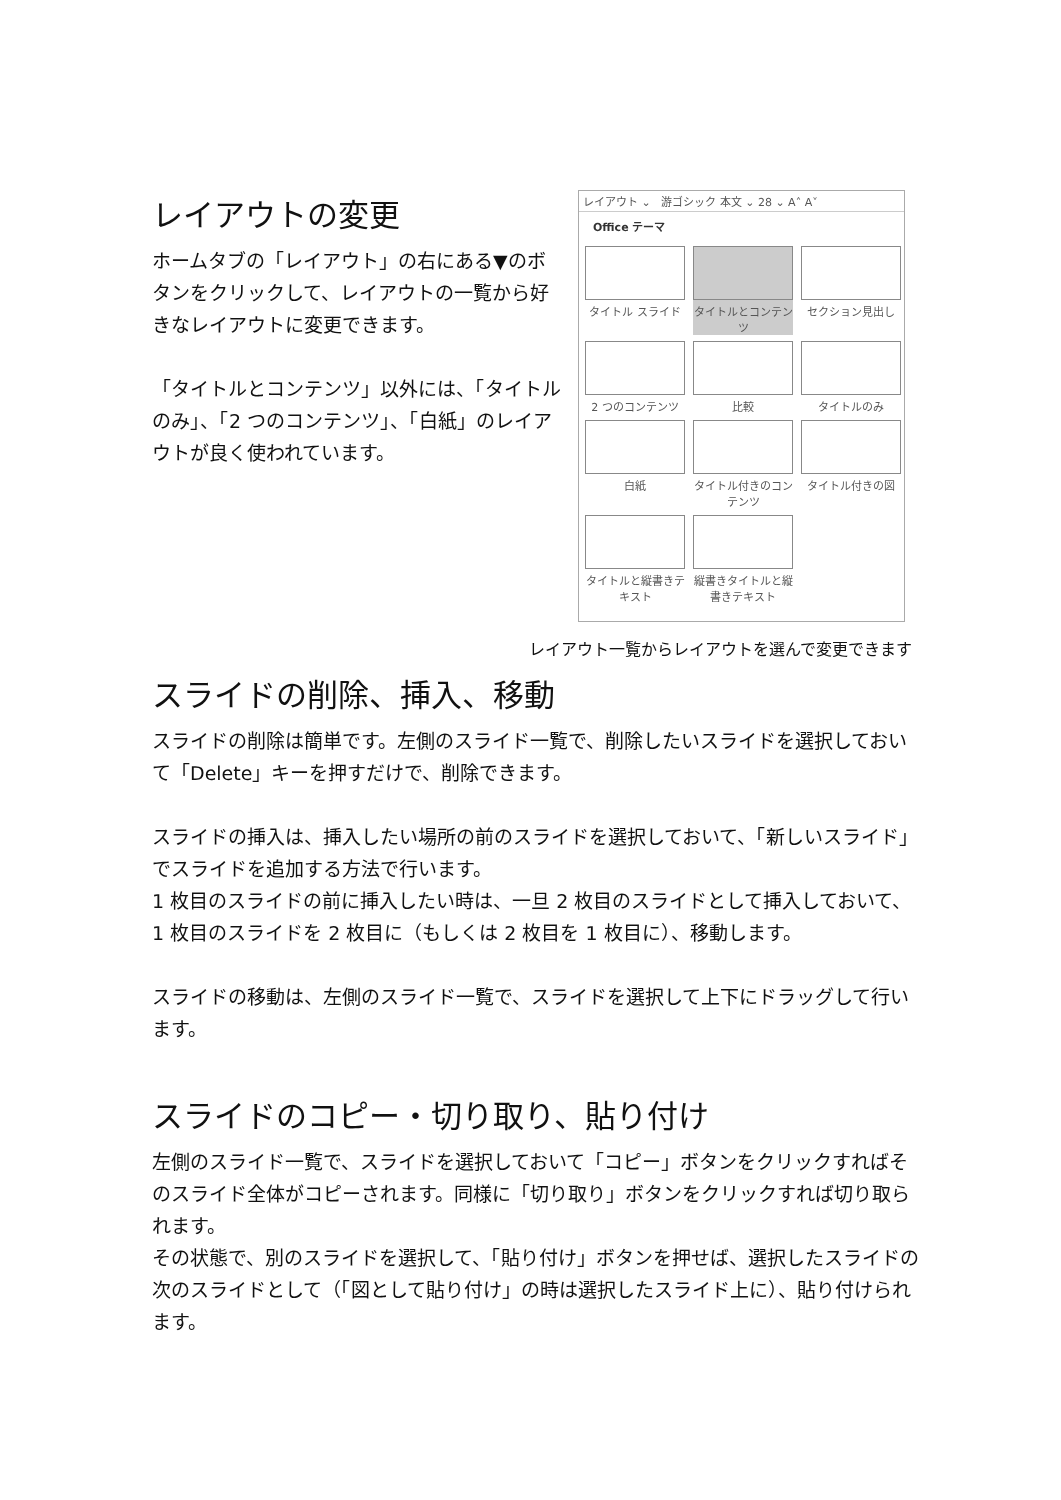レイアウトの変更
ホームタブの「レイアウト」の右にある▼のボタンをクリックして、レイアウトの一覧から好きなレイアウトに変更できます。
「タイトルとコンテンツ」以外には、「タイトルのみ」、「2 つのコンテンツ」、「白紙」のレイアウトが良く使われています。
レイアウト ⌄ 游ゴシック 本文 ⌄ 28 ⌄ A˄ A˅
Office テーマ
タイトル スライド
タイトルとコンテンツ
セクション見出し
2 つのコンテンツ
比較
タイトルのみ
白紙
タイトル付きのコンテンツ
タイトル付きの図
タイトルと縦書きテキスト
縦書きタイトルと縦書きテキスト
レイアウト一覧からレイアウトを選んで変更できます
スライドの削除、挿入、移動
スライドの削除は簡単です。左側のスライド一覧で、削除したいスライドを選択しておいて「Delete」キーを押すだけで、削除できます。
スライドの挿入は、挿入したい場所の前のスライドを選択しておいて、「新しいスライド」でスライドを追加する方法で行います。
1 枚目のスライドの前に挿入したい時は、一旦 2 枚目のスライドとして挿入しておいて、1 枚目のスライドを 2 枚目に（もしくは 2 枚目を 1 枚目に）、移動します。
スライドの移動は、左側のスライド一覧で、スライドを選択して上下にドラッグして行います。
スライドのコピー・切り取り、貼り付け
左側のスライド一覧で、スライドを選択しておいて「コピー」ボタンをクリックすればそのスライド全体がコピーされます。同様に「切り取り」ボタンをクリックすれば切り取られます。
その状態で、別のスライドを選択して、「貼り付け」ボタンを押せば、選択したスライドの次のスライドとして（「図として貼り付け」の時は選択したスライド上に）、貼り付けられます。